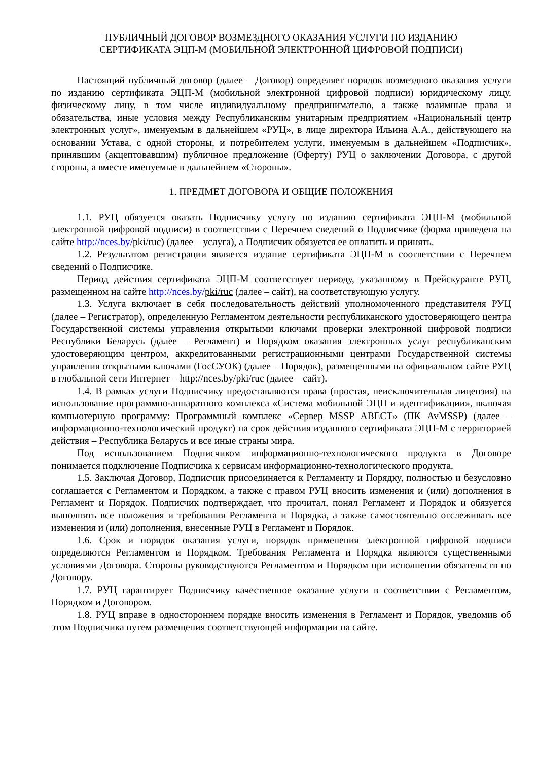ПУБЛИЧНЫЙ ДОГОВОР ВОЗМЕЗДНОГО ОКАЗАНИЯ УСЛУГИ ПО ИЗДАНИЮ
СЕРТИФИКАТА ЭЦП-М (МОБИЛЬНОЙ ЭЛЕКТРОННОЙ ЦИФРОВОЙ ПОДПИСИ)
Настоящий публичный договор (далее – Договор) определяет порядок возмездного оказания услуги по изданию сертификата ЭЦП-М (мобильной электронной цифровой подписи) юридическому лицу, физическому лицу, в том числе индивидуальному предпринимателю, а также взаимные права и обязательства, иные условия между Республиканским унитарным предприятием «Национальный центр электронных услуг», именуемым в дальнейшем «РУЦ», в лице директора Ильина А.А., действующего на основании Устава, с одной стороны, и потребителем услуги, именуемым в дальнейшем «Подписчик», принявшим (акцептовавшим) публичное предложение (Оферту) РУЦ о заключении Договора, с другой стороны, а вместе именуемые в дальнейшем «Стороны».
1. ПРЕДМЕТ ДОГОВОРА И ОБЩИЕ ПОЛОЖЕНИЯ
1.1. РУЦ обязуется оказать Подписчику услугу по изданию сертификата ЭЦП-М (мобильной электронной цифровой подписи) в соответствии с Перечнем сведений о Подписчике (форма приведена на сайте http://nces.by/pki/ruc) (далее – услуга), а Подписчик обязуется ее оплатить и принять.
1.2. Результатом регистрации является издание сертификата ЭЦП-М в соответствии с Перечнем сведений о Подписчике.
Период действия сертификата ЭЦП-М соответствует периоду, указанному в Прейскуранте РУЦ, размещенном на сайте http://nces.by/pki/ruc (далее – сайт), на соответствующую услугу.
1.3. Услуга включает в себя последовательность действий уполномоченного представителя РУЦ (далее – Регистратор), определенную Регламентом деятельности республиканского удостоверяющего центра Государственной системы управления открытыми ключами проверки электронной цифровой подписи Республики Беларусь (далее – Регламент) и Порядком оказания электронных услуг республиканским удостоверяющим центром, аккредитованными регистрационными центрами Государственной системы управления открытыми ключами (ГосСУОК) (далее – Порядок), размещенными на официальном сайте РУЦ в глобальной сети Интернет – http://nces.by/pki/ruc (далее – сайт).
1.4. В рамках услуги Подписчику предоставляются права (простая, неисключительная лицензия) на использование программно-аппаратного комплекса «Система мобильной ЭЦП и идентификации», включая компьютерную программу: Программный комплекс «Сервер MSSP АВЕСТ» (ПК AvMSSP) (далее – информационно-технологический продукт) на срок действия изданного сертификата ЭЦП-М с территорией действия – Республика Беларусь и все иные страны мира.
Под использованием Подписчиком информационно-технологического продукта в Договоре понимается подключение Подписчика к сервисам информационно-технологического продукта.
1.5. Заключая Договор, Подписчик присоединяется к Регламенту и Порядку, полностью и безусловно соглашается с Регламентом и Порядком, а также с правом РУЦ вносить изменения и (или) дополнения в Регламент и Порядок. Подписчик подтверждает, что прочитал, понял Регламент и Порядок и обязуется выполнять все положения и требования Регламента и Порядка, а также самостоятельно отслеживать все изменения и (или) дополнения, внесенные РУЦ в Регламент и Порядок.
1.6. Срок и порядок оказания услуги, порядок применения электронной цифровой подписи определяются Регламентом и Порядком. Требования Регламента и Порядка являются существенными условиями Договора. Стороны руководствуются Регламентом и Порядком при исполнении обязательств по Договору.
1.7. РУЦ гарантирует Подписчику качественное оказание услуги в соответствии с Регламентом, Порядком и Договором.
1.8. РУЦ вправе в одностороннем порядке вносить изменения в Регламент и Порядок, уведомив об этом Подписчика путем размещения соответствующей информации на сайте.